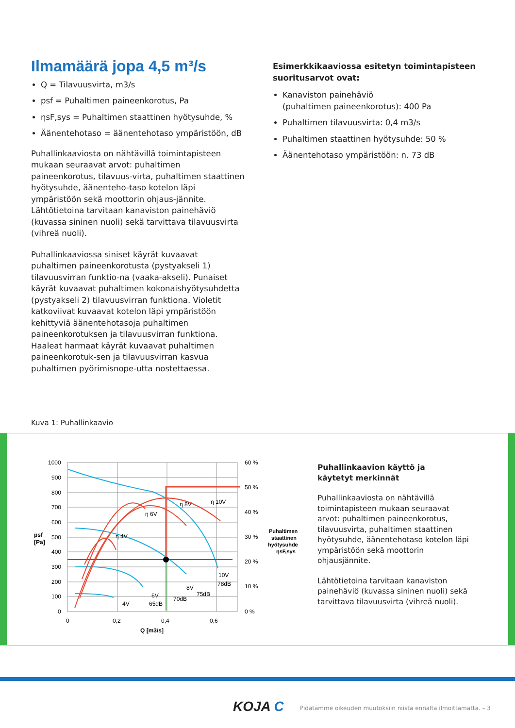Ilmamäärä jopa 4,5 m³/s
Q = Tilavuusvirta, m3/s
psf = Puhaltimen paineenkorotus, Pa
ηsF,sys = Puhaltimen staattinen hyötysuhde, %
Äänentehotaso = äänentehotaso ympäristöön, dB
Puhallinkaaviosta on nähtävillä toimintapisteen mukaan seuraavat arvot: puhaltimen paineenkorotus, tilavuus-virta, puhaltimen staattinen hyötysuhde, äänenteho-taso kotelon läpi ympäristöön sekä moottorin ohjaus-jännite. Lähtötietoina tarvitaan kanaviston painehäviö (kuvassa sininen nuoli) sekä tarvittava tilavuusvirta (vihreä nuoli).
Puhallinkaaviossa siniset käyrät kuvaavat puhaltimen paineenkorotusta (pystyakseli 1) tilavuusvirran funktio-na (vaaka-akseli). Punaiset käyrät kuvaavat puhaltimen kokonaishyötysuhdetta (pystyakseli 2) tilavuusvirran funktiona. Violetit katkoviivat kuvaavat kotelon läpi ympäristöön kehittyviä äänentehotasoja puhaltimen paineenkorotuksen ja tilavuusvirran funktiona. Haaleat harmaat käyrät kuvaavat puhaltimen paineenkorotuk-sen ja tilavuusvirran kasvua puhaltimen pyörimisnope-utta nostettaessa.
Esimerkkikaaviossa esitetyn toimintapisteen suoritusarvot ovat:
Kanaviston painehäviö
(puhaltimen paineenkorotus): 400 Pa
Puhaltimen tilavuusvirta: 0,4 m3/s
Puhaltimen staattinen hyötysuhde: 50 %
Äänentehotaso ympäristöön: n. 73 dB
Kuva 1: Puhallinkaavio
1000
900
800
700
600
500
400
300
200
100
0
psf
[Pa]
0
0,2
0,4
0,6
Q [m3/s]
60 %
50 %
40 %
30 %
20 %
10 %
0 %
Puhaltimen
staattinen
hyötysuhde
ηsF,sys
η 4V
η 6V
η 8V
η 10V
4V
6V
8V
10V
65dB
70dB
75dB
78dB
Puhallinkaavion käyttö ja
käytetyt merkinnät
Puhallinkaaviosta on nähtävillä toimintapisteen mukaan seuraavat arvot: puhaltimen paineenkorotus, tilavuusvirta, puhaltimen staattinen hyötysuhde, äänentehotaso kotelon läpi ympäristöön sekä moottorin ohjausjännite.
Lähtötietoina tarvitaan kanaviston painehäviö (kuvassa sininen nuoli) sekä tarvittava tilavuusvirta (vihreä nuoli).
KOJA C
Pidätämme oikeuden muutoksiin niistä ennalta ilmoittamatta. – 3